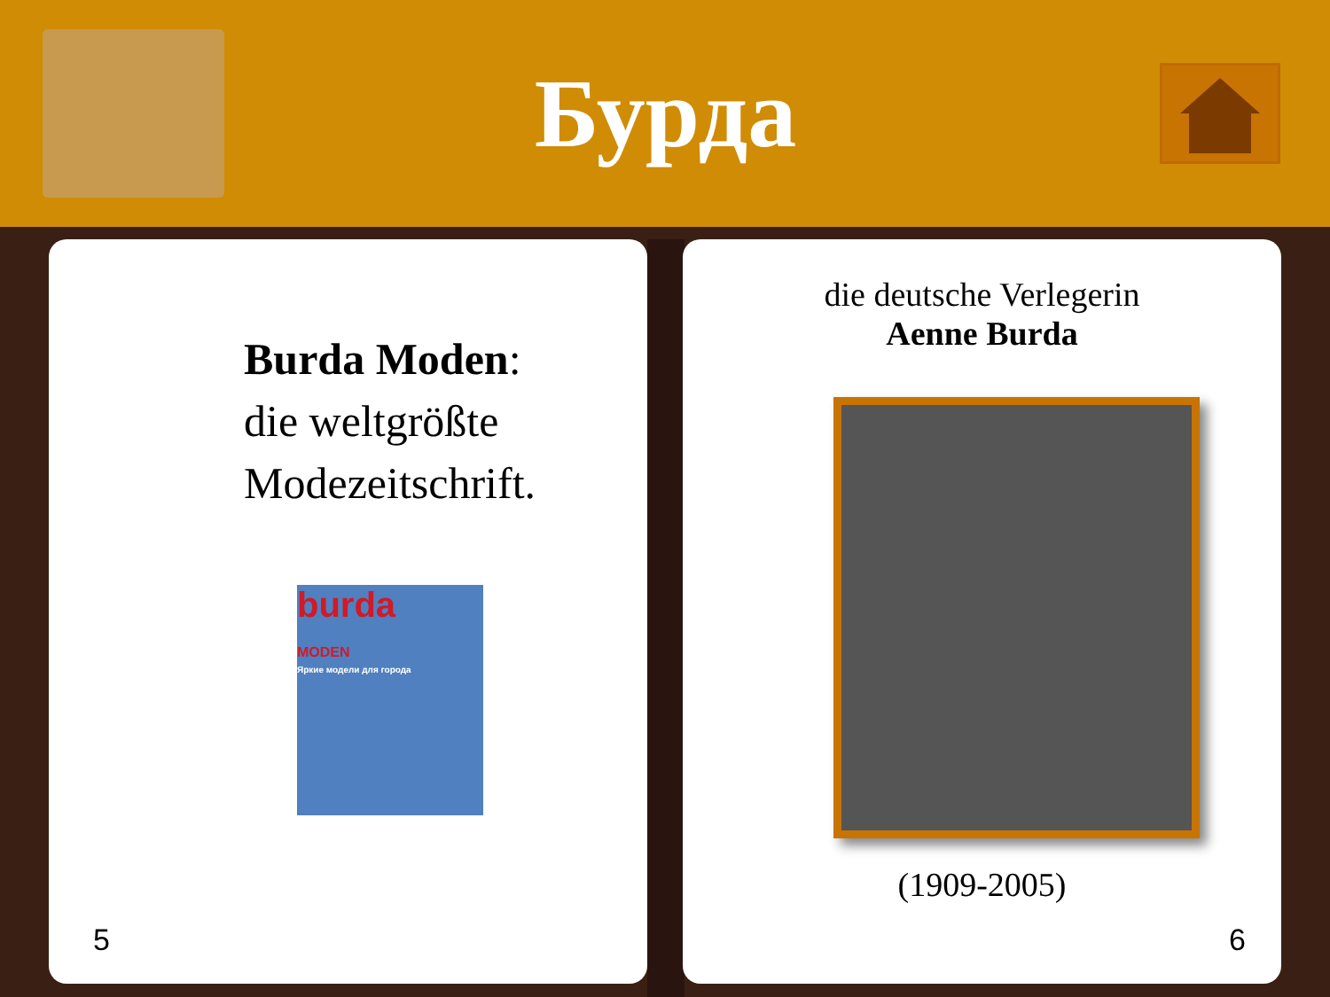Бурда
Burda Moden:
die weltgrößte
Modezeitschrift.
burda
MODEN
Яркие модели для города
5
die deutsche Verlegerin
Aenne Burda
(1909-2005)
6